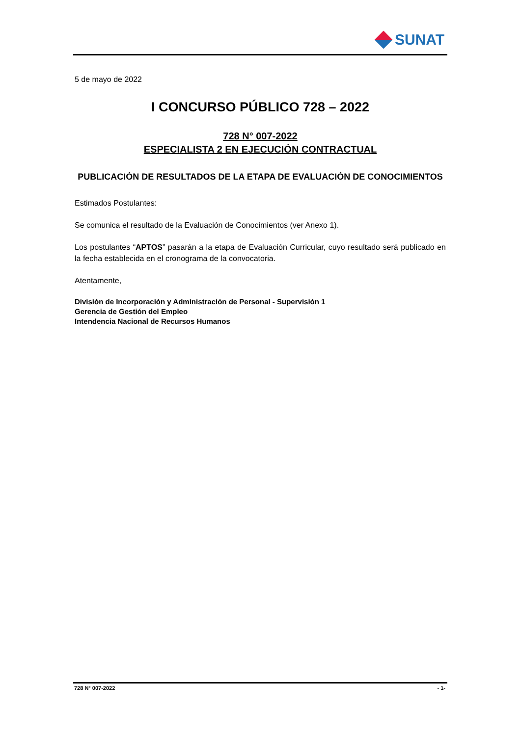SUNAT
5 de mayo de 2022
I CONCURSO PÚBLICO 728 – 2022
728 N° 007-2022
ESPECIALISTA 2 EN EJECUCIÓN CONTRACTUAL
PUBLICACIÓN DE RESULTADOS DE LA ETAPA DE EVALUACIÓN DE CONOCIMIENTOS
Estimados Postulantes:
Se comunica el resultado de la Evaluación de Conocimientos (ver Anexo 1).
Los postulantes “APTOS” pasarán a la etapa de Evaluación Curricular, cuyo resultado será publicado en la fecha establecida en el cronograma de la convocatoria.
Atentamente,
División de Incorporación y Administración de Personal - Supervisión 1
Gerencia de Gestión del Empleo
Intendencia Nacional de Recursos Humanos
728 N° 007-2022 - 1-